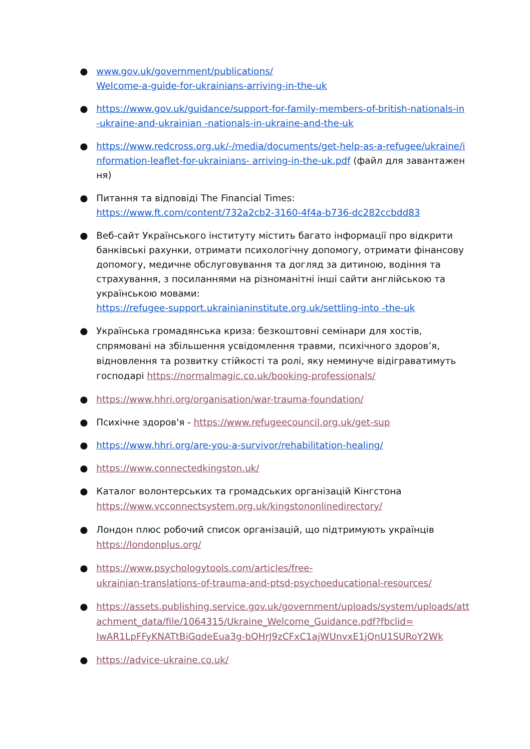● www.gov.uk/government/publications/
Welcome-a-guide-for-ukrainians-arriving-in-the-uk
● https://www.gov.uk/guidance/support-for-family-members-of-british-nationals-in -ukraine-and-ukrainian -nationals-in-ukraine-and-the-uk
● https://www.redcross.org.uk/-/media/documents/get-help-as-a-refugee/ukraine/information-leaflet-for-ukrainians- arriving-in-the-uk.pdf (файл для завантаження)
● Питання та відповіді The Financial Times:
https://www.ft.com/content/732a2cb2-3160-4f4a-b736-dc282ccbdd83
● Веб-сайт Українського інституту містить багато інформації про відкрити банківські рахунки, отримати психологічну допомогу, отримати фінансову допомогу, медичне обслуговування та догляд за дитиною, водіння та страхування, з посиланнями на різноманітні інші сайти англійською та українською мовами:
https://refugee-support.ukrainianinstitute.org.uk/settling-into -the-uk
● Українська громадянська криза: безкоштовні семінари для хостів, спрямовані на збільшення усвідомлення травми, психічного здоров’я, відновлення та розвитку стійкості та ролі, яку неминуче відіграватимуть господарі https://normalmagic.co.uk/booking-professionals/
● https://www.hhri.org/organisation/war-trauma-foundation/
● Психічне здоров'я - https://www.refugeecouncil.org.uk/get-sup
● https://www.hhri.org/are-you-a-survivor/rehabilitation-healing/
● https://www.connectedkingston.uk/
● Каталог волонтерських та громадських організацій Кінгстона
https://www.vcconnectsystem.org.uk/kingstononlinedirectory/
● Лондон плюс робочий список організацій, що підтримують українців
https://londonplus.org/
● https://www.psychologytools.com/articles/free-
ukrainian-translations-of-trauma-and-ptsd-psychoeducational-resources/
● https://assets.publishing.service.gov.uk/government/uploads/system/uploads/attachment_data/file/1064315/Ukraine_Welcome_Guidance.pdf?fbclid=
IwAR1LpFFyKNATtBiGqdeEua3g-bQHrJ9zCFxC1ajWUnvxE1jQnU1SURoY2Wk
● https://advice-ukraine.co.uk/